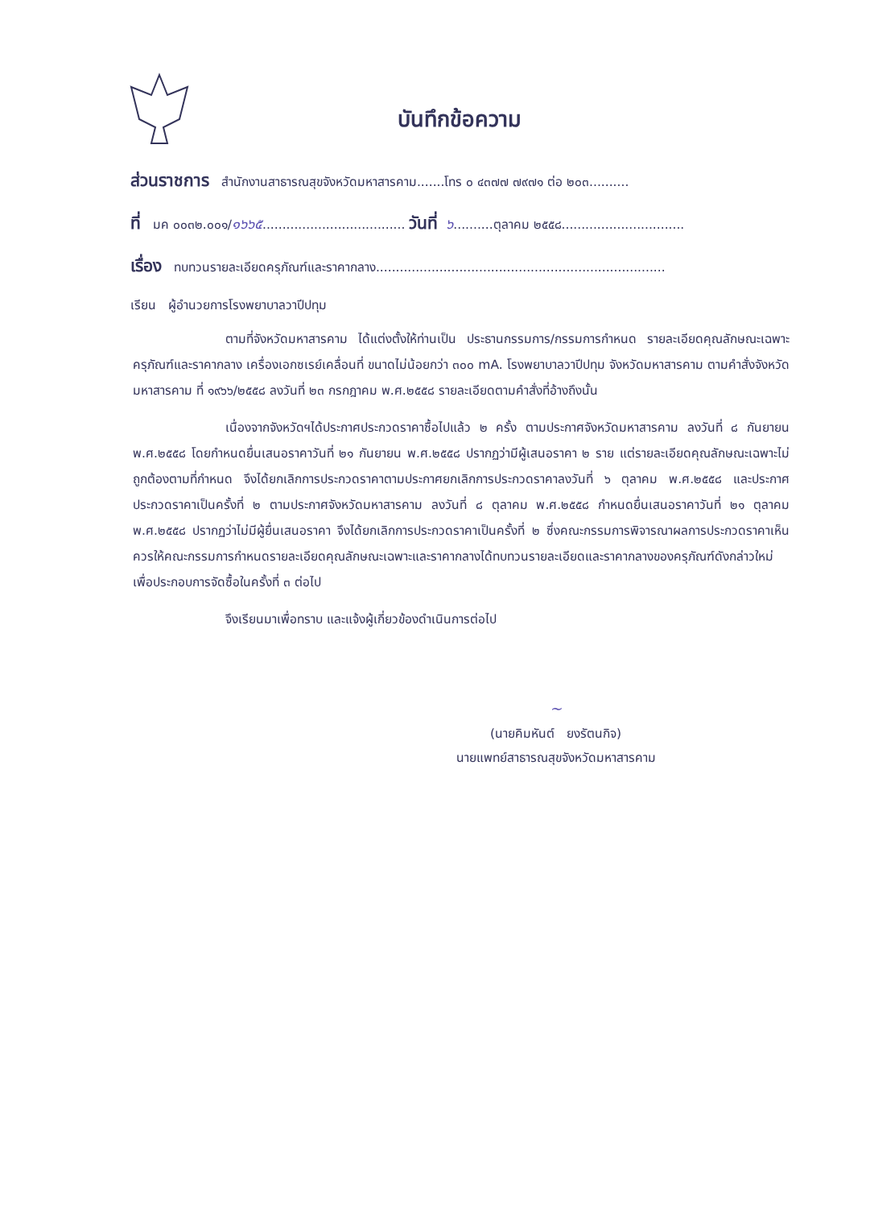บันทึกข้อความ
ส่วนราชการ สำนักงานสาธารณสุขจังหวัดมหาสารคาม.......โทร ๐ ๔๓๗๗ ๗๙๗๑ ต่อ ๒๐๓..........
ที่ มค ๐๐๓๒.๐๐๑/๑๖๖๕.................................... วันที่ ๖..........ตุลาคม ๒๕๕๘...............................
เรื่อง ทบทวนรายละเอียดครุภัณฑ์และราคากลาง.........................................................................
เรียน ผู้อำนวยการโรงพยาบาลวาปีปทุม
ตามที่จังหวัดมหาสารคาม ได้แต่งตั้งให้ท่านเป็น ประธานกรรมการ/กรรมการกำหนด รายละเอียดคุณลักษณะเฉพาะครุภัณฑ์และราคากลาง เครื่องเอกซเรย์เคลื่อนที่ ขนาดไม่น้อยกว่า ๓๐๐ mA. โรงพยาบาลวาปีปทุม จังหวัดมหาสารคาม ตามคำสั่งจังหวัดมหาสารคาม ที่ ๑๙๖๖/๒๕๕๘ ลงวันที่ ๒๓ กรกฎาคม พ.ศ.๒๕๕๘ รายละเอียดตามคำสั่งที่อ้างถึงนั้น
เนื่องจากจังหวัดฯได้ประกาศประกวดราคาซื้อไปแล้ว ๒ ครั้ง ตามประกาศจังหวัดมหาสารคาม ลงวันที่ ๘ กันยายน พ.ศ.๒๕๕๘ โดยกำหนดยื่นเสนอราคาวันที่ ๒๑ กันยายน พ.ศ.๒๕๕๘ ปรากฏว่ามีผู้เสนอราคา ๒ ราย แต่รายละเอียดคุณลักษณะเฉพาะไม่ถูกต้องตามที่กำหนด จึงได้ยกเลิกการประกวดราคาตามประกาศยกเลิกการประกวดราคาลงวันที่ ๖ ตุลาคม พ.ศ.๒๕๕๘ และประกาศประกวดราคาเป็นครั้งที่ ๒ ตามประกาศจังหวัดมหาสารคาม ลงวันที่ ๘ ตุลาคม พ.ศ.๒๕๕๘ กำหนดยื่นเสนอราคาวันที่ ๒๑ ตุลาคม พ.ศ.๒๕๕๘ ปรากฏว่าไม่มีผู้ยื่นเสนอราคา จึงได้ยกเลิกการประกวดราคาเป็นครั้งที่ ๒ ซึ่งคณะกรรมการพิจารณาผลการประกวดราคาเห็นควรให้คณะกรรมการกำหนดรายละเอียดคุณลักษณะเฉพาะและราคากลางได้ทบทวนรายละเอียดและราคากลางของครุภัณฑ์ดังกล่าวใหม่ เพื่อประกอบการจัดซื้อในครั้งที่ ๓ ต่อไป
จึงเรียนมาเพื่อทราบ และแจ้งผู้เกี่ยวข้องดำเนินการต่อไป
~
(นายคิมหันต์ ยงรัตนกิจ)
นายแพทย์สาธารณสุขจังหวัดมหาสารคาม